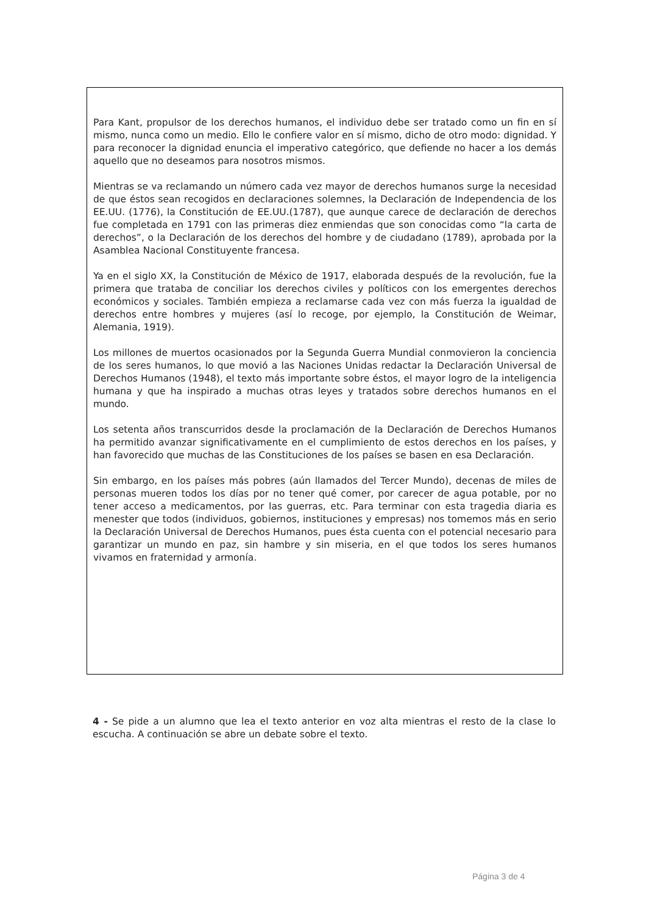Para Kant, propulsor de los derechos humanos, el individuo debe ser tratado como un fin en sí mismo, nunca como un medio. Ello le confiere valor en sí mismo, dicho de otro modo: dignidad. Y para reconocer la dignidad enuncia el imperativo categórico, que defiende no hacer a los demás aquello que no deseamos para nosotros mismos.
Mientras se va reclamando un número cada vez mayor de derechos humanos surge la necesidad de que éstos sean recogidos en declaraciones solemnes, la Declaración de Independencia de los EE.UU. (1776), la Constitución de EE.UU.(1787), que aunque carece de declaración de derechos fue completada en 1791 con las primeras diez enmiendas que son conocidas como “la carta de derechos”, o la Declaración de los derechos del hombre y de ciudadano (1789), aprobada por la Asamblea Nacional Constituyente francesa.
Ya en el siglo XX, la Constitución de México de 1917, elaborada después de la revolución, fue la primera que trataba de conciliar los derechos civiles y políticos con los emergentes derechos económicos y sociales. También empieza a reclamarse cada vez con más fuerza la igualdad de derechos entre hombres y mujeres (así lo recoge, por ejemplo, la Constitución de Weimar, Alemania, 1919).
Los millones de muertos ocasionados por la Segunda Guerra Mundial conmovieron la conciencia de los seres humanos, lo que movió a las Naciones Unidas redactar la Declaración Universal de Derechos Humanos (1948), el texto más importante sobre éstos, el mayor logro de la inteligencia humana y que ha inspirado a muchas otras leyes y tratados sobre derechos humanos en el mundo.
Los setenta años transcurridos desde la proclamación de la Declaración de Derechos Humanos ha permitido avanzar significativamente en el cumplimiento de estos derechos en los países, y han favorecido que muchas de las Constituciones de los países se basen en esa Declaración.
Sin embargo, en los países más pobres (aún llamados del Tercer Mundo), decenas de miles de personas mueren todos los días por no tener qué comer, por carecer de agua potable, por no tener acceso a medicamentos, por las guerras, etc. Para terminar con esta tragedia diaria es menester que todos (individuos, gobiernos, instituciones y empresas) nos tomemos más en serio la Declaración Universal de Derechos Humanos, pues ésta cuenta con el potencial necesario para garantizar un mundo en paz, sin hambre y sin miseria, en el que todos los seres humanos vivamos en fraternidad y armonía.
4 - Se pide a un alumno que lea el texto anterior en voz alta mientras el resto de la clase lo escucha. A continuación se abre un debate sobre el texto.
Página 3 de 4